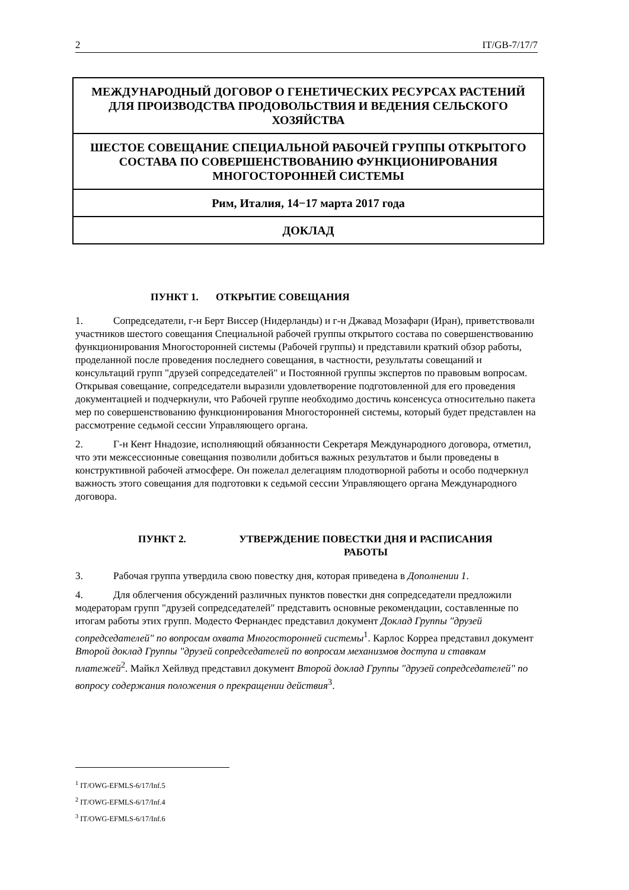2 IT/GB-7/17/7
МЕЖДУНАРОДНЫЙ ДОГОВОР О ГЕНЕТИЧЕСКИХ РЕСУРСАХ РАСТЕНИЙ ДЛЯ ПРОИЗВОДСТВА ПРОДОВОЛЬСТВИЯ И ВЕДЕНИЯ СЕЛЬСКОГО ХОЗЯЙСТВА
ШЕСТОЕ СОВЕЩАНИЕ СПЕЦИАЛЬНОЙ РАБОЧЕЙ ГРУППЫ ОТКРЫТОГО СОСТАВА ПО СОВЕРШЕНСТВОВАНИЮ ФУНКЦИОНИРОВАНИЯ МНОГОСТОРОННЕЙ СИСТЕМЫ
Рим, Италия, 14−17 марта 2017 года
ДОКЛАД
ПУНКТ 1. ОТКРЫТИЕ СОВЕЩАНИЯ
1. Сопредседатели, г-н Берт Виссер (Нидерланды) и г-н Джавад Мозафари (Иран), приветствовали участников шестого совещания Специальной рабочей группы открытого состава по совершенствованию функционирования Многосторонней системы (Рабочей группы) и представили краткий обзор работы, проделанной после проведения последнего совещания, в частности, результаты совещаний и консультаций групп "друзей сопредседателей" и Постоянной группы экспертов по правовым вопросам. Открывая совещание, сопредседатели выразили удовлетворение подготовленной для его проведения документацией и подчеркнули, что Рабочей группе необходимо достичь консенсуса относительно пакета мер по совершенствованию функционирования Многосторонней системы, который будет представлен на рассмотрение седьмой сессии Управляющего органа.
2. Г-н Кент Ннадозие, исполняющий обязанности Секретаря Международного договора, отметил, что эти межсессионные совещания позволили добиться важных результатов и были проведены в конструктивной рабочей атмосфере. Он пожелал делегациям плодотворной работы и особо подчеркнул важность этого совещания для подготовки к седьмой сессии Управляющего органа Международного договора.
ПУНКТ 2. УТВЕРЖДЕНИЕ ПОВЕСТКИ ДНЯ И РАСПИСАНИЯ РАБОТЫ
3. Рабочая группа утвердила свою повестку дня, которая приведена в Дополнении 1.
4. Для облегчения обсуждений различных пунктов повестки дня сопредседатели предложили модераторам групп "друзей сопредседателей" представить основные рекомендации, составленные по итогам работы этих групп. Модесто Фернандес представил документ Доклад Группы "друзей сопредседателей" по вопросам охвата Многосторонней системы<sup>1</sup>. Карлос Корреа представил документ Второй доклад Группы "друзей сопредседателей по вопросам механизмов доступа и ставкам платежей<sup>2</sup>. Майкл Хейлвуд представил документ Второй доклад Группы "друзей сопредседателей" по вопросу содержания положения о прекращении действия<sup>3</sup>.
<sup>1</sup> IT/OWG-EFMLS-6/17/Inf.5
<sup>2</sup> IT/OWG-EFMLS-6/17/Inf.4
<sup>3</sup> IT/OWG-EFMLS-6/17/Inf.6